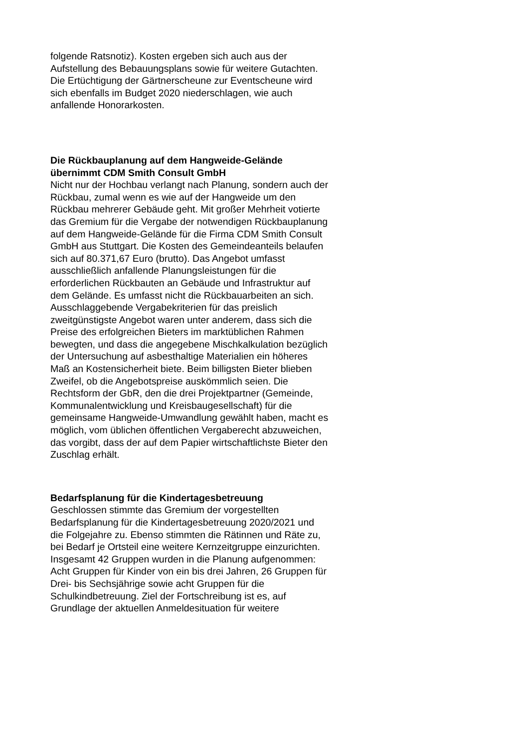folgende Ratsnotiz). Kosten ergeben sich auch aus der Aufstellung des Bebauungsplans sowie für weitere Gutachten. Die Ertüchtigung der Gärtnerscheune zur Eventscheune wird sich ebenfalls im Budget 2020 niederschlagen, wie auch anfallende Honorarkosten.
Die Rückbauplanung auf dem Hangweide-Gelände übernimmt CDM Smith Consult GmbH
Nicht nur der Hochbau verlangt nach Planung, sondern auch der Rückbau, zumal wenn es wie auf der Hangweide um den Rückbau mehrerer Gebäude geht. Mit großer Mehrheit votierte das Gremium für die Vergabe der notwendigen Rückbauplanung auf dem Hangweide-Gelände für die Firma CDM Smith Consult GmbH aus Stuttgart. Die Kosten des Gemeindeanteils belaufen sich auf 80.371,67 Euro (brutto). Das Angebot umfasst ausschließlich anfallende Planungsleistungen für die erforderlichen Rückbauten an Gebäude und Infrastruktur auf dem Gelände. Es umfasst nicht die Rückbauarbeiten an sich.
Ausschlaggebende Vergabekriterien für das preislich zweitgünstigste Angebot waren unter anderem, dass sich die Preise des erfolgreichen Bieters im marktüblichen Rahmen bewegten, und dass die angegebene Mischkalkulation bezüglich der Untersuchung auf asbesthaltige Materialien ein höheres Maß an Kostensicherheit biete. Beim billigsten Bieter blieben Zweifel, ob die Angebotspreise auskömmlich seien. Die Rechtsform der GbR, den die drei Projektpartner (Gemeinde, Kommunalentwicklung und Kreisbaugesellschaft) für die gemeinsame Hangweide-Umwandlung gewählt haben, macht es möglich, vom üblichen öffentlichen Vergaberecht abzuweichen, das vorgibt, dass der auf dem Papier wirtschaftlichste Bieter den Zuschlag erhält.
Bedarfsplanung für die Kindertagesbetreuung
Geschlossen stimmte das Gremium der vorgestellten Bedarfsplanung für die Kindertagesbetreuung 2020/2021 und die Folgejahre zu. Ebenso stimmten die Rätinnen und Räte zu, bei Bedarf je Ortsteil eine weitere Kernzeitgruppe einzurichten. Insgesamt 42 Gruppen wurden in die Planung aufgenommen: Acht Gruppen für Kinder von ein bis drei Jahren, 26 Gruppen für Drei- bis Sechsjährige sowie acht Gruppen für die Schulkindbetreuung. Ziel der Fortschreibung ist es, auf Grundlage der aktuellen Anmeldesituation für weitere